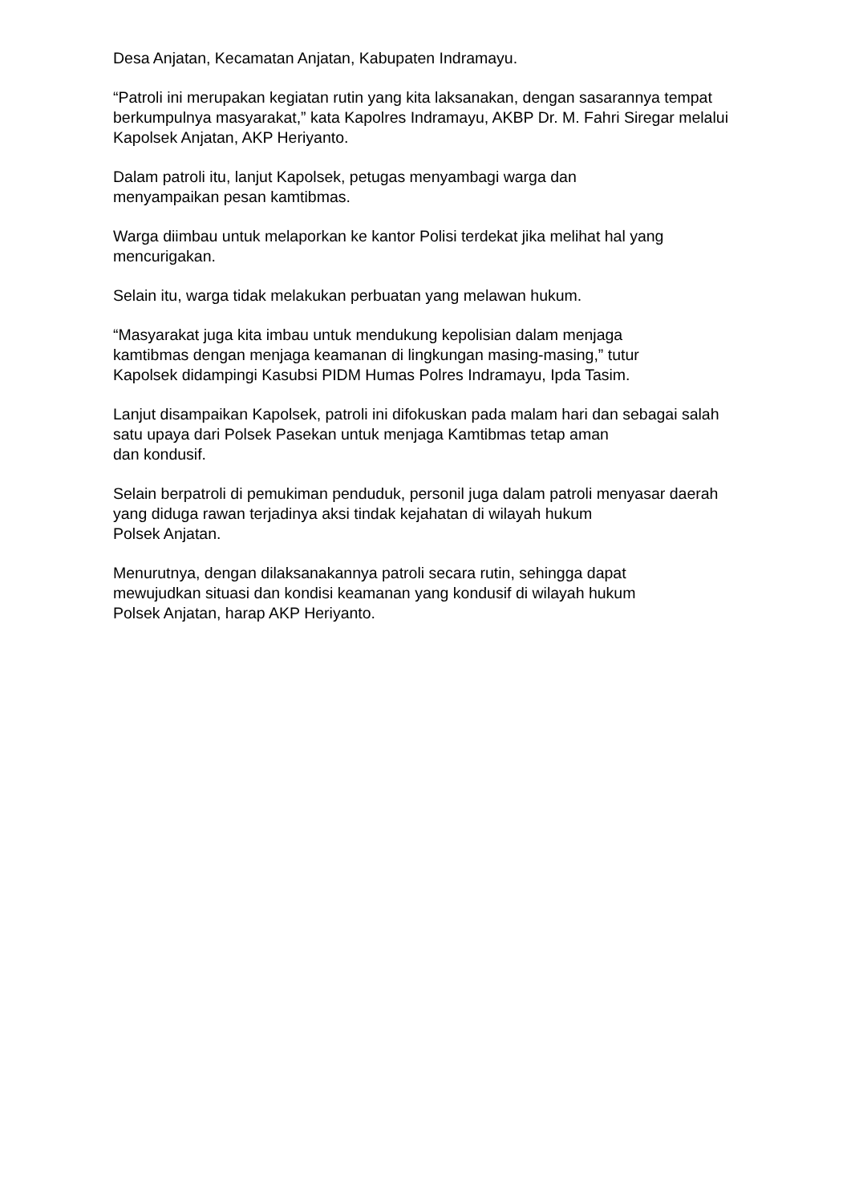Desa Anjatan, Kecamatan Anjatan, Kabupaten Indramayu.
“Patroli ini merupakan kegiatan rutin yang kita laksanakan, dengan sasarannya tempat berkumpulnya masyarakat,” kata Kapolres Indramayu, AKBP Dr. M. Fahri Siregar melalui Kapolsek Anjatan, AKP Heriyanto.
Dalam patroli itu, lanjut Kapolsek, petugas menyambagi warga dan
menyampaikan pesan kamtibmas.
Warga diimbau untuk melaporkan ke kantor Polisi terdekat jika melihat hal yang mencurigakan.
Selain itu, warga tidak melakukan perbuatan yang melawan hukum.
“Masyarakat juga kita imbau untuk mendukung kepolisian dalam menjaga
kamtibmas dengan menjaga keamanan di lingkungan masing-masing,” tutur
Kapolsek didampingi Kasubsi PIDM Humas Polres Indramayu, Ipda Tasim.
Lanjut disampaikan Kapolsek, patroli ini difokuskan pada malam hari dan sebagai salah satu upaya dari Polsek Pasekan untuk menjaga Kamtibmas tetap aman
dan kondusif.
Selain berpatroli di pemukiman penduduk, personil juga dalam patroli menyasar daerah yang diduga rawan terjadinya aksi tindak kejahatan di wilayah hukum
Polsek Anjatan.
Menurutnya, dengan dilaksanakannya patroli secara rutin, sehingga dapat
mewujudkan situasi dan kondisi keamanan yang kondusif di wilayah hukum
Polsek Anjatan, harap AKP Heriyanto.